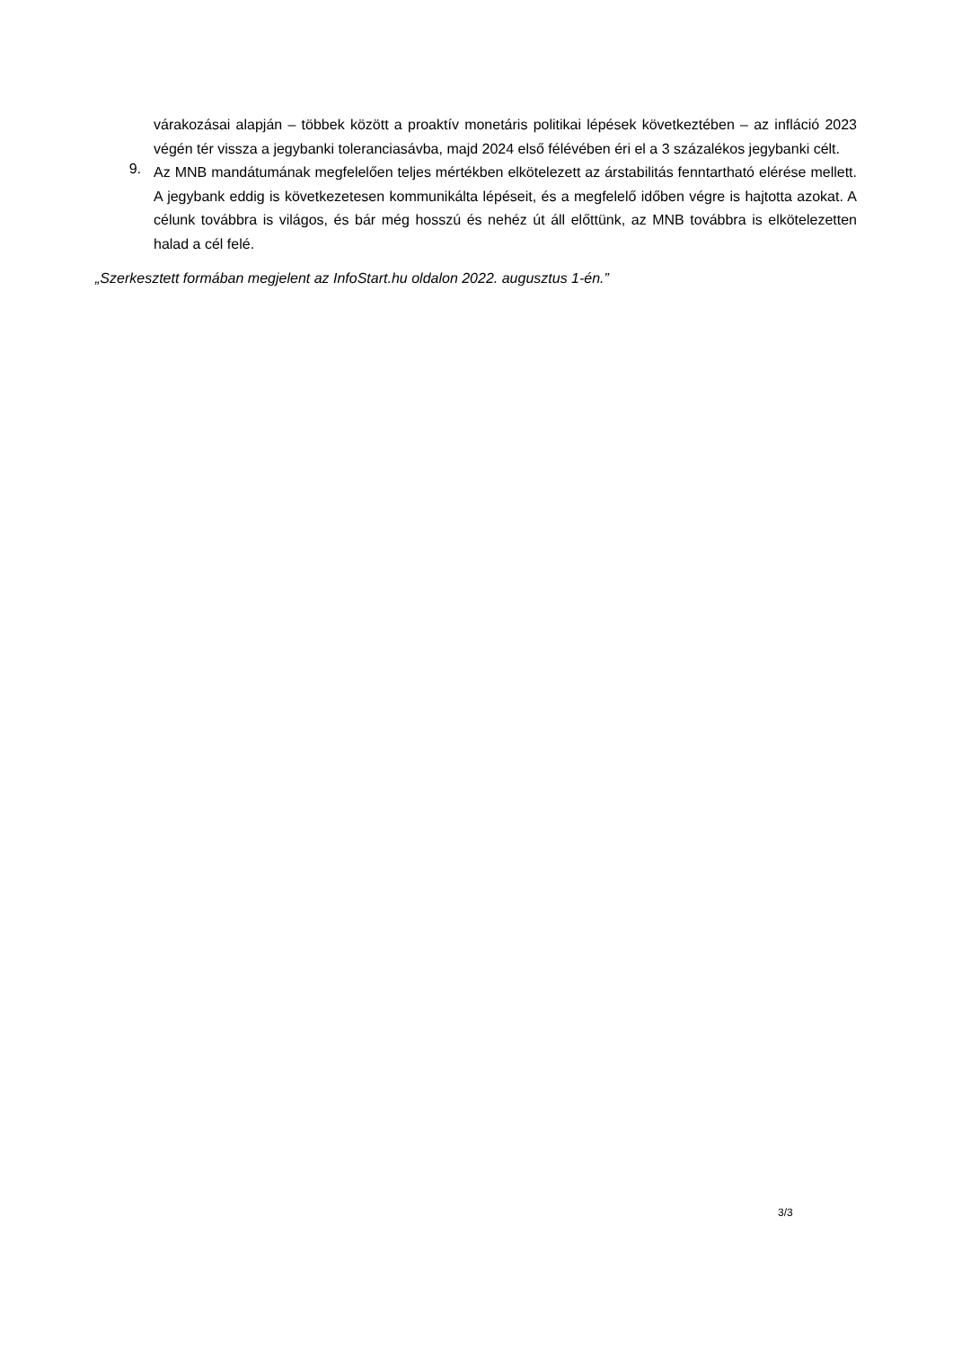várakozásai alapján – többek között a proaktív monetáris politikai lépések következtében – az infláció 2023 végén tér vissza a jegybanki toleranciasávba, majd 2024 első félévében éri el a 3 százalékos jegybanki célt.
9.
Az MNB mandátumának megfelelően teljes mértékben elkötelezett az árstabilitás fenntartható elérése mellett. A jegybank eddig is következetesen kommunikálta lépéseit, és a megfelelő időben végre is hajtotta azokat. A célunk továbbra is világos, és bár még hosszú és nehéz út áll előttünk, az MNB továbbra is elkötelezetten halad a cél felé.
„Szerkesztett formában megjelent az InfoStart.hu oldalon 2022. augusztus 1-én.”
3/3